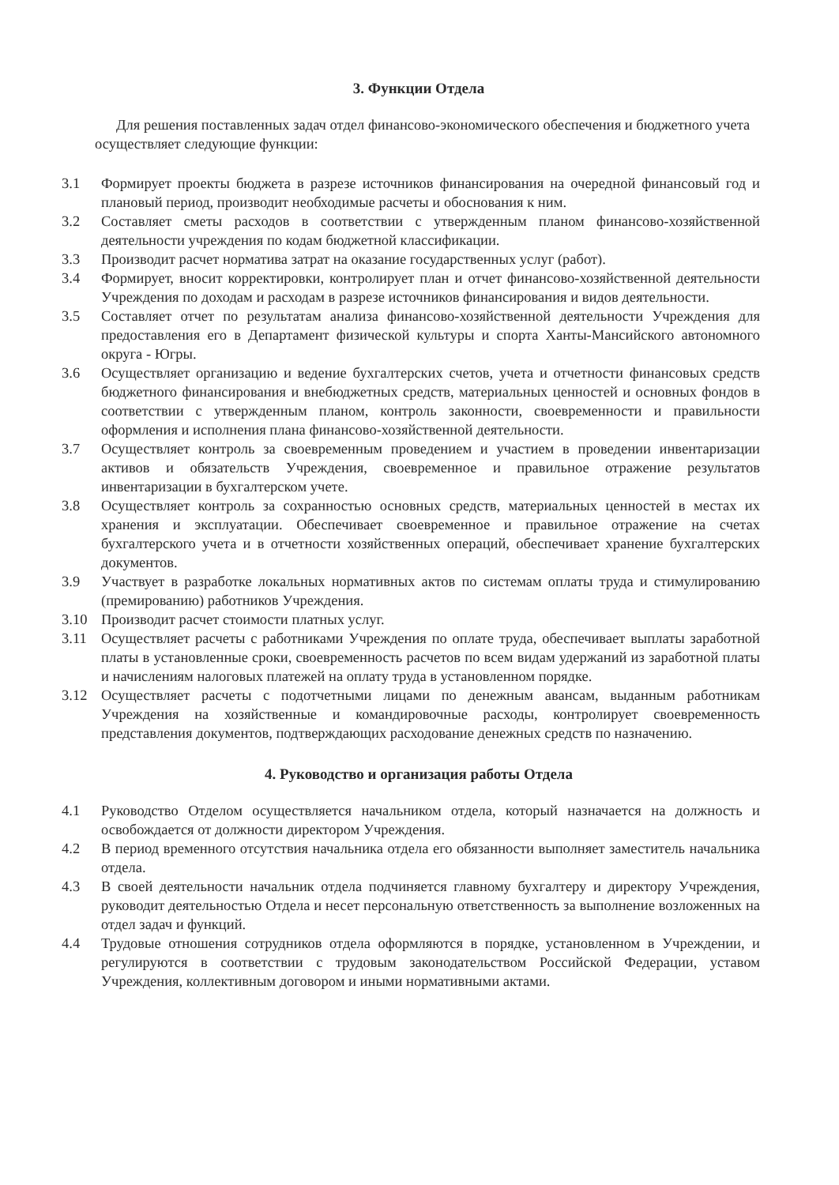3. Функции Отдела
Для решения поставленных задач отдел финансово-экономического обеспечения и бюджетного учета осуществляет следующие функции:
3.1 Формирует проекты бюджета в разрезе источников финансирования на очередной финансовый год и плановый период, производит необходимые расчеты и обоснования к ним.
3.2 Составляет сметы расходов в соответствии с утвержденным планом финансово-хозяйственной деятельности учреждения по кодам бюджетной классификации.
3.3 Производит расчет норматива затрат на оказание государственных услуг (работ).
3.4 Формирует, вносит корректировки, контролирует план и отчет финансово-хозяйственной деятельности Учреждения по доходам и расходам в разрезе источников финансирования и видов деятельности.
3.5 Составляет отчет по результатам анализа финансово-хозяйственной деятельности Учреждения для предоставления его в Департамент физической культуры и спорта Ханты-Мансийского автономного округа - Югры.
3.6 Осуществляет организацию и ведение бухгалтерских счетов, учета и отчетности финансовых средств бюджетного финансирования и внебюджетных средств, материальных ценностей и основных фондов в соответствии с утвержденным планом, контроль законности, своевременности и правильности оформления и исполнения плана финансово-хозяйственной деятельности.
3.7 Осуществляет контроль за своевременным проведением и участием в проведении инвентаризации активов и обязательств Учреждения, своевременное и правильное отражение результатов инвентаризации в бухгалтерском учете.
3.8 Осуществляет контроль за сохранностью основных средств, материальных ценностей в местах их хранения и эксплуатации. Обеспечивает своевременное и правильное отражение на счетах бухгалтерского учета и в отчетности хозяйственных операций, обеспечивает хранение бухгалтерских документов.
3.9 Участвует в разработке локальных нормативных актов по системам оплаты труда и стимулированию (премированию) работников Учреждения.
3.10 Производит расчет стоимости платных услуг.
3.11 Осуществляет расчеты с работниками Учреждения по оплате труда, обеспечивает выплаты заработной платы в установленные сроки, своевременность расчетов по всем видам удержаний из заработной платы и начислениям налоговых платежей на оплату труда в установленном порядке.
3.12 Осуществляет расчеты с подотчетными лицами по денежным авансам, выданным работникам Учреждения на хозяйственные и командировочные расходы, контролирует своевременность представления документов, подтверждающих расходование денежных средств по назначению.
4. Руководство и организация работы Отдела
4.1 Руководство Отделом осуществляется начальником отдела, который назначается на должность и освобождается от должности директором Учреждения.
4.2 В период временного отсутствия начальника отдела его обязанности выполняет заместитель начальника отдела.
4.3 В своей деятельности начальник отдела подчиняется главному бухгалтеру и директору Учреждения, руководит деятельностью Отдела и несет персональную ответственность за выполнение возложенных на отдел задач и функций.
4.4 Трудовые отношения сотрудников отдела оформляются в порядке, установленном в Учреждении, и регулируются в соответствии с трудовым законодательством Российской Федерации, уставом Учреждения, коллективным договором и иными нормативными актами.